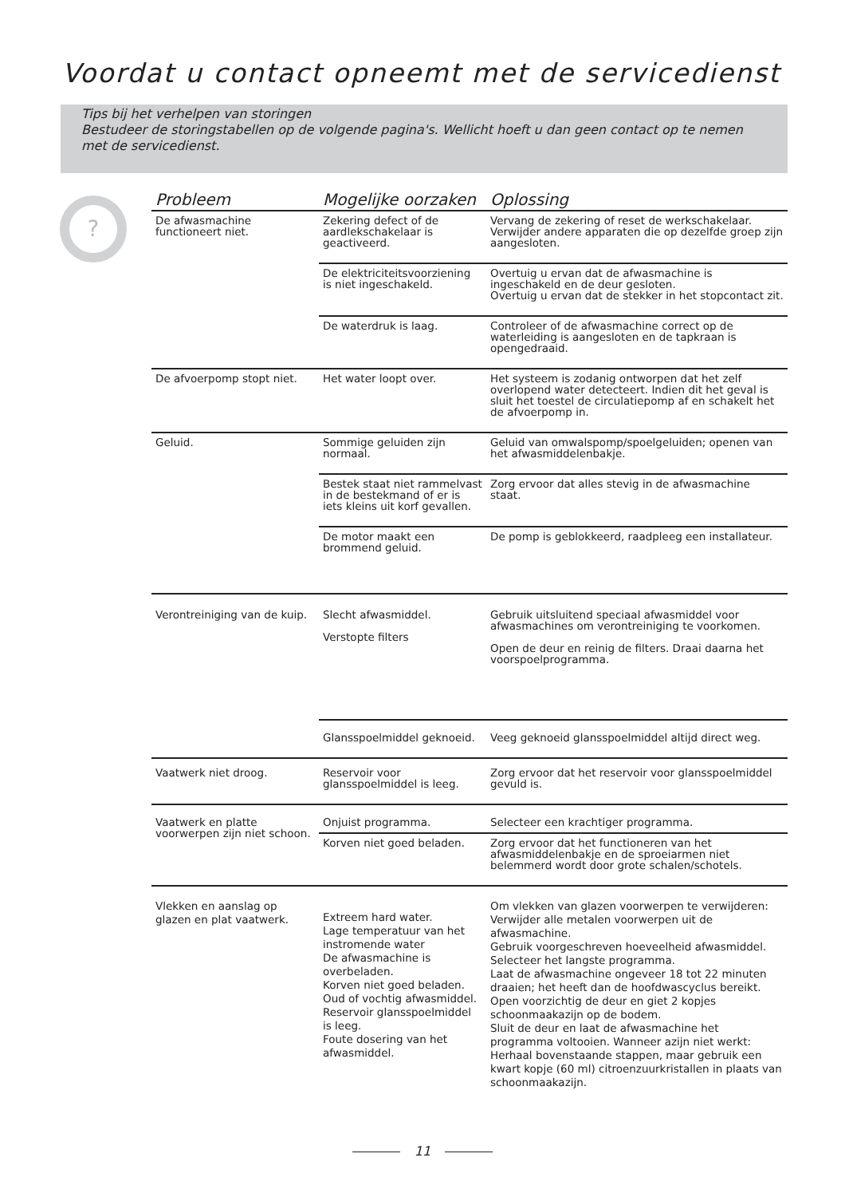Voordat u contact opneemt met de servicedienst
Tips bij het verhelpen van storingen
Bestudeer de storingstabellen op de volgende pagina's. Wellicht hoeft u dan geen contact op te nemen met de servicedienst.
?
| Probleem | Mogelijke oorzaken | Oplossing |
| --- | --- | --- |
| De afwasmachine functioneert niet. | Zekering defect of de aardlekschakelaar is geactiveerd. | Vervang de zekering of reset de werkschakelaar. Verwijder andere apparaten die op dezelfde groep zijn aangesloten. |
| | De elektriciteitsvoorziening is niet ingeschakeld. | Overtuig u ervan dat de afwasmachine is ingeschakeld en de deur gesloten. Overtuig u ervan dat de stekker in het stopcontact zit. |
| | De waterdruk is laag. | Controleer of de afwasmachine correct op de waterleiding is aangesloten en de tapkraan is opengedraaid. |
| De afvoerpomp stopt niet. | Het water loopt over. | Het systeem is zodanig ontworpen dat het zelf overlopend water detecteert. Indien dit het geval is sluit het toestel de circulatiepomp af en schakelt het de afvoerpomp in. |
| Geluid. | Sommige geluiden zijn normaal. | Geluid van omwalspomp/spoelgeluiden; openen van het afwasmiddelenbakje. |
| | Bestek staat niet rammelvast in de bestekmand of er is iets kleins uit korf gevallen. | Zorg ervoor dat alles stevig in de afwasmachine staat. |
| | De motor maakt een brommend geluid. | De pomp is geblokkeerd, raadpleeg een installateur. |
| Verontreiniging van de kuip. | Slecht afwasmiddel. Verstopte filters | Gebruik uitsluitend speciaal afwasmiddel voor afwasmachines om verontreiniging te voorkomen. Open de deur en reinig de filters. Draai daarna het voorspoelprogramma. |
| | Glansspoelmiddel geknoeid. | Veeg geknoeid glansspoelmiddel altijd direct weg. |
| Vaatwerk niet droog. | Reservoir voor glansspoelmiddel is leeg. | Zorg ervoor dat het reservoir voor glansspoelmiddel gevuld is. |
| Vaatwerk en platte voorwerpen zijn niet schoon. | Onjuist programma. | Selecteer een krachtiger programma. |
| | Korven niet goed beladen. | Zorg ervoor dat het functioneren van het afwasmiddelenbakje en de sproeiarmen niet belemmerd wordt door grote schalen/schotels. |
| Vlekken en aanslag op glazen en plat vaatwerk. | Extreem hard water. Lage temperatuur van het instromende water De afwasmachine is overbeladen. Korven niet goed beladen. Oud of vochtig afwasmiddel. Reservoir glansspoelmiddel is leeg. Foute dosering van het afwasmiddel. | Om vlekken van glazen voorwerpen te verwijderen: Verwijder alle metalen voorwerpen uit de afwasmachine. Gebruik voorgeschreven hoeveelheid afwasmiddel. Selecteer het langste programma. Laat de afwasmachine ongeveer 18 tot 22 minuten draaien; het heeft dan de hoofdwascyclus bereikt. Open voorzichtig de deur en giet 2 kopjes schoonmaakazijn op de bodem. Sluit de deur en laat de afwasmachine het programma voltooien. Wanneer azijn niet werkt: Herhaal bovenstaande stappen, maar gebruik een kwart kopje (60 ml) citroenzuurkristallen in plaats van schoonmaakazijn. |
11